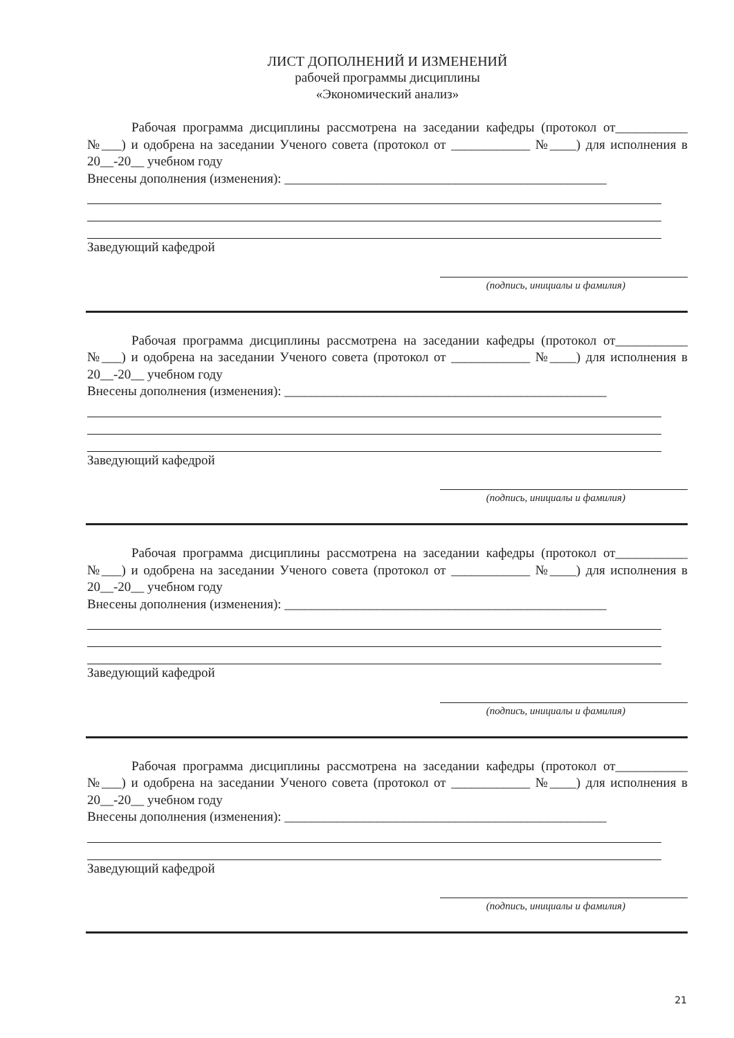ЛИСТ ДОПОЛНЕНИЙ И ИЗМЕНЕНИЙ
рабочей программы дисциплины
«Экономический анализ»
Рабочая программа дисциплины рассмотрена на заседании кафедры (протокол от___________ №___) и одобрена на заседании Ученого совета (протокол от ____________ №____) для исполнения в 20__-20__ учебном году
Внесены дополнения (изменения): _________________________________________________
Заведующий кафедрой
(подпись, инициалы и фамилия)
Рабочая программа дисциплины рассмотрена на заседании кафедры (протокол от___________ №___) и одобрена на заседании Ученого совета (протокол от ____________ №____) для исполнения в 20__-20__ учебном году
Внесены дополнения (изменения): _________________________________________________
Заведующий кафедрой
(подпись, инициалы и фамилия)
Рабочая программа дисциплины рассмотрена на заседании кафедры (протокол от___________ №___) и одобрена на заседании Ученого совета (протокол от ____________ №____) для исполнения в 20__-20__ учебном году
Внесены дополнения (изменения): _________________________________________________
Заведующий кафедрой
(подпись, инициалы и фамилия)
Рабочая программа дисциплины рассмотрена на заседании кафедры (протокол от___________ №___) и одобрена на заседании Ученого совета (протокол от ____________ №____) для исполнения в 20__-20__ учебном году
Внесены дополнения (изменения): _________________________________________________
Заведующий кафедрой
(подпись, инициалы и фамилия)
21